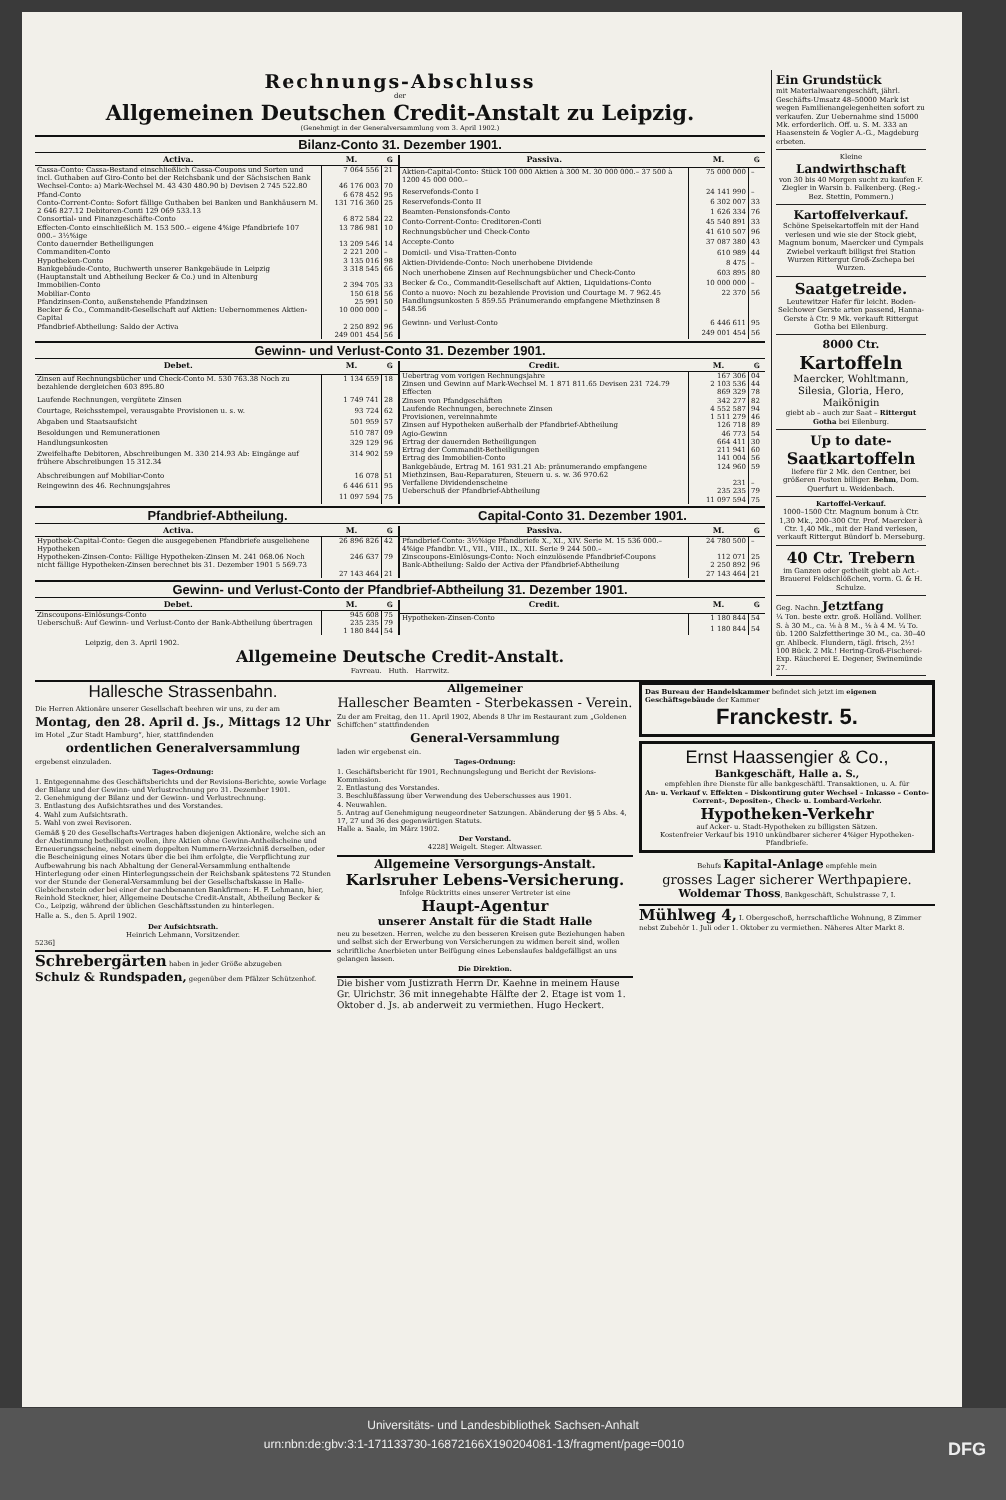Rechnungs-Abschluss
der
Allgemeinen Deutschen Credit-Anstalt zu Leipzig.
(Genehmigt in der Generalversammlung vom 3. April 1902.)
Bilanz-Conto 31. Dezember 1901.
| Activa. | M. | ₲ |
| --- | --- | --- |
| Cassa-Conto: Cassa-Bestand einschließlich Cassa-Coupons und Sorten und incl. Guthaben auf Giro-Conto bei der Reichsbank und der Sächsischen Bank | 7 064 556 | 21 |
| Wechsel-Conto: a) Mark-Wechsel M. 43 430 480.90 b) Devisen 2 745 522.80 | 46 176 003 | 70 |
| Pfand-Conto | 6 678 452 | 95 |
| Conto-Corrent-Conto: Sofort fällige Guthaben bei Banken und Bankhäusern M. 2 646 827.12 Debitoren-Conti 129 069 533.13 | 131 716 360 | 25 |
| Consortial- und Finanzgeschäfte-Conto | 6 872 584 | 22 |
| Effecten-Conto einschließlich M. 153 500.– eigene 4%ige Pfandbriefe 107 000.– 3½%ige | 13 786 981 | 10 |
| Conto dauernder Betheiligungen | 13 209 546 | 14 |
| Commanditen-Conto | 2 221 200 | – |
| Hypotheken-Conto | 3 135 016 | 98 |
| Bankgebäude-Conto, Buchwerth unserer Bankgebäude in Leipzig (Hauptanstalt und Abtheilung Becker & Co.) und in Altenburg | 3 318 545 | 66 |
| Immobilien-Conto | 2 394 705 | 33 |
| Mobiliar-Conto | 150 618 | 56 |
| Pfandzinsen-Conto, außenstehende Pfandzinsen | 25 991 | 50 |
| Becker & Co., Commandit-Gesellschaft auf Aktien: Uebernommenes Aktien-Capital | 10 000 000 | – |
| Pfandbrief-Abtheilung: Saldo der Activa | 2 250 892 | 96 |
| | 249 001 454 | 56 |
| Passiva. | M. | ₲ |
| --- | --- | --- |
| Aktien-Capital-Conto: Stück 100 000 Aktien à 300 M. 30 000 000.– 37 500 à 1200 45 000 000.– | 75 000 000 | – |
| Reservefonds-Conto I | 24 141 990 | – |
| Reservefonds-Conto II | 6 302 007 | 33 |
| Beamten-Pensionsfonds-Conto | 1 626 334 | 76 |
| Conto-Corrent-Conto: Creditoren-Conti | 45 540 891 | 33 |
| Rechnungsbücher und Check-Conto | 41 610 507 | 96 |
| Accepte-Conto | 37 087 380 | 43 |
| Domicil- und Visa-Tratten-Conto | 610 989 | 44 |
| Aktien-Dividende-Conto: Noch unerhobene Dividende | 8 475 | – |
| Noch unerhobene Zinsen auf Rechnungsbücher und Check-Conto | 603 895 | 80 |
| Becker & Co., Commandit-Gesellschaft auf Aktien, Liquidations-Conto | 10 000 000 | – |
| Conto a nuovo: Noch zu bezahlende Provision und Courtage M. 7 962.45 Handlungsunkosten 5 859.55 Pränumerando empfangene Miethzinsen 8 548.56 | 22 370 | 56 |
| Gewinn- und Verlust-Conto | 6 446 611 | 95 |
| | 249 001 454 | 56 |
Gewinn- und Verlust-Conto 31. Dezember 1901.
| Debet. | M. | ₲ |
| --- | --- | --- |
| Zinsen auf Rechnungsbücher und Check-Conto M. 530 763.38 Noch zu bezahlende dergleichen 603 895.80 | 1 134 659 | 18 |
| Laufende Rechnungen, vergütete Zinsen | 1 749 741 | 28 |
| Courtage, Reichsstempel, verausgabte Provisionen u. s. w. | 93 724 | 62 |
| Abgaben und Staatsaufsicht | 501 959 | 57 |
| Besoldungen und Remunerationen | 510 787 | 09 |
| Handlungsunkosten | 329 129 | 96 |
| Zweifelhafte Debitoren, Abschreibungen M. 330 214.93 Ab: Eingänge auf frühere Abschreibungen 15 312.34 | 314 902 | 59 |
| Abschreibungen auf Mobiliar-Conto | 16 078 | 51 |
| Reingewinn des 46. Rechnungsjahres | 6 446 611 | 95 |
| | 11 097 594 | 75 |
| Credit. | M. | ₲ |
| --- | --- | --- |
| Uebertrag vom vorigen Rechnungsjahre | 167 306 | 04 |
| Zinsen und Gewinn auf Mark-Wechsel M. 1 871 811.65 Devisen 231 724.79 | 2 103 536 | 44 |
| Effecten | 869 329 | 78 |
| Zinsen von Pfandgeschäften | 342 277 | 82 |
| Laufende Rechnungen, berechnete Zinsen | 4 552 587 | 94 |
| Provisionen, vereinnahmte | 1 511 279 | 46 |
| Zinsen auf Hypotheken außerhalb der Pfandbrief-Abtheilung | 126 718 | 89 |
| Agio-Gewinn | 46 773 | 54 |
| Ertrag der dauernden Betheiligungen | 664 411 | 30 |
| Ertrag der Commandit-Betheiligungen | 211 941 | 60 |
| Ertrag des Immobilien-Conto | 141 004 | 56 |
| Bankgebäude, Ertrag M. 161 931.21 Ab: pränumerando empfangene Miethzinsen, Bau-Reparaturen, Steuern u. s. w. 36 970.62 | 124 960 | 59 |
| Verfallene Dividendenscheine | 231 | – |
| Ueberschuß der Pfandbrief-Abtheilung | 235 235 | 79 |
| | 11 097 594 | 75 |
Pfandbrief-Abtheilung. Capital-Conto 31. Dezember 1901.
| Activa. | M. | ₲ |
| --- | --- | --- |
| Hypothek-Capital-Conto: Gegen die ausgegebenen Pfandbriefe ausgeliehene Hypotheken | 26 896 826 | 42 |
| Hypotheken-Zinsen-Conto: Fällige Hypotheken-Zinsen M. 241 068.06 Noch nicht fällige Hypotheken-Zinsen berechnet bis 31. Dezember 1901 5 569.73 | 246 637 | 79 |
| | 27 143 464 | 21 |
| Passiva. | M. | ₲ |
| --- | --- | --- |
| Pfandbrief-Conto: 3½%ige Pfandbriefe X., XI., XIV. Serie M. 15 536 000.– 4%ige Pfandbr. VI., VII., VIII., IX., XII. Serie 9 244 500.– | 24 780 500 | – |
| Zinscoupons-Einlösungs-Conto: Noch einzulösende Pfandbrief-Coupons | 112 071 | 25 |
| Bank-Abtheilung: Saldo der Activa der Pfandbrief-Abtheilung | 2 250 892 | 96 |
| | 27 143 464 | 21 |
Gewinn- und Verlust-Conto der Pfandbrief-Abtheilung 31. Dezember 1901.
| Debet. | M. | ₲ |
| --- | --- | --- |
| Zinscoupons-Einlösungs-Conto | 945 608 | 75 |
| Ueberschuß: Auf Gewinn- und Verlust-Conto der Bank-Abtheilung übertragen | 235 235 | 79 |
| | 1 180 844 | 54 |
| Credit. | M. | ₲ |
| --- | --- | --- |
| Hypotheken-Zinsen-Conto | 1 180 844 | 54 |
| | 1 180 844 | 54 |
Leipzig, den 3. April 1902.
Allgemeine Deutsche Credit-Anstalt.
Favreau. Huth. Harrwitz.
Ein Grundstück
mit Materialwaarengeschäft, jährl. Geschäfts-Umsatz 48–50000 Mark ist wegen Familienangelegenheiten sofort zu verkaufen. Zur Uebernahme sind 15000 Mk. erforderlich. Off. u. S. M. 333 an Haasenstein & Vogler A.-G., Magdeburg erbeten.
Kleine
Landwirthschaft
von 30 bis 40 Morgen sucht zu kaufen F. Ziegler in Warsin b. Falkenberg. (Reg.-Bez. Stettin, Pommern.)
Kartoffelverkauf.
Schöne Speisekartoffeln mit der Hand verlesen und wie sie der Stock giebt, Magnum bonum, Maercker und Cympals Zwiebel verkauft billigst frei Station Wurzen Rittergut Groß-Zschepa bei Wurzen.
Saatgetreide.
Leutewitzer Hafer für leicht. Boden-Selchower Gerste arten passend, Hanna-Gerste à Ctr. 9 Mk. verkauft Rittergut Gotha bei Eilenburg.
8000 Ctr.
Kartoffeln
Maercker, Wohltmann, Silesia, Gloria, Hero, Maikönigin
giebt ab – auch zur Saat – Rittergut Gotha bei Eilenburg.
Up to date-
Saatkartoffeln
liefere für 2 Mk. den Centner, bei größeren Posten billiger. Behm, Dom. Querfurt u. Weidenbach.
Kartoffel-Verkauf.
1000–1500 Ctr. Magnum bonum à Ctr. 1,30 Mk., 200–300 Ctr. Prof. Maercker à Ctr. 1,40 Mk., mit der Hand verlesen, verkauft Rittergut Bündorf b. Merseburg.
40 Ctr. Trebern
im Ganzen oder getheilt giebt ab Act.-Brauerei Feldschlößchen, vorm. G. & H. Schulze.
Geg. Nachn. Jetztfang
¼ Ton. beste extr. groß. Holländ. Vollher. S. à 30 M., ca. ⅛ à 8 M., ⅛ à 4 M. ¼ To. üb. 1200 Salzfettheringe 30 M., ca. 30–40 gr. Ahlbeck. Flundern, tägl. frisch, 2½! 100 Bück. 2 Mk.! Hering-Groß-Fischerei-Exp. Räucherei E. Degener, Swinemünde 27.
Hallesche Strassenbahn.
Die Herren Aktionäre unserer Gesellschaft beehren wir uns, zu der am
Montag, den 28. April d. Js., Mittags 12 Uhr
im Hotel „Zur Stadt Hamburg“, hier, stattfindenden
ordentlichen Generalversammlung
ergebenst einzuladen.
Tages-Ordnung:
1. Entgegennahme des Geschäftsberichts und der Revisions-Berichte, sowie Vorlage der Bilanz und der Gewinn- und Verlustrechnung pro 31. Dezember 1901.
2. Genehmigung der Bilanz und der Gewinn- und Verlustrechnung.
3. Entlastung des Aufsichtsrathes und des Vorstandes.
4. Wahl zum Aufsichtsrath.
5. Wahl von zwei Revisoren.
Gemäß § 20 des Gesellschafts-Vertrages haben diejenigen Aktionäre, welche sich an der Abstimmung betheiligen wollen, ihre Aktien ohne Gewinn-Antheilscheine und Erneuerungsscheine, nebst einem doppelten Nummern-Verzeichniß derselben, oder die Bescheinigung eines Notars über die bei ihm erfolgte, die Verpflichtung zur Aufbewahrung bis nach Abhaltung der General-Versammlung enthaltende Hinterlegung oder einen Hinterlegungsschein der Reichsbank spätestens 72 Stunden vor der Stunde der General-Versammlung bei der Gesellschaftskasse in Halle-Giebichenstein oder bei einer der nachbenannten Bankfirmen: H. F. Lehmann, hier, Reinhold Steckner, hier, Allgemeine Deutsche Credit-Anstalt, Abtheilung Becker & Co., Leipzig, während der üblichen Geschäftsstunden zu hinterlegen.
Halle a. S., den 5. April 1902.
Der Aufsichtsrath.
Heinrich Lehmann, Vorsitzender.
5236]
Schrebergärten haben in jeder Größe abzugeben
Schulz & Rundspaden, gegenüber dem Pfälzer Schützenhof.
Allgemeiner
Hallescher Beamten - Sterbekassen - Verein.
Zu der am Freitag, den 11. April 1902, Abends 8 Uhr im Restaurant zum „Goldenen Schiffchen“ stattfindenden
General-Versammlung
laden wir ergebenst ein.
Tages-Ordnung:
1. Geschäftsbericht für 1901, Rechnungslegung und Bericht der Revisions-Kommission.
2. Entlastung des Vorstandes.
3. Beschlußfassung über Verwendung des Ueberschusses aus 1901.
4. Neuwahlen.
5. Antrag auf Genehmigung neugeordneter Satzungen. Abänderung der §§ 5 Abs. 4, 17, 27 und 36 des gegenwärtigen Statuts.
Halle a. Saale, im März 1902.
Der Vorstand.
4228] Weigelt. Steger. Altwasser.
Allgemeine Versorgungs-Anstalt.
Karlsruher Lebens-Versicherung.
Infolge Rücktritts eines unserer Vertreter ist eine
Haupt-Agentur
unserer Anstalt für die Stadt Halle
neu zu besetzen. Herren, welche zu den besseren Kreisen gute Beziehungen haben und selbst sich der Erwerbung von Versicherungen zu widmen bereit sind, wollen schriftliche Anerbieten unter Beifügung eines Lebenslaufes baldgefälligst an uns gelangen lassen.
Die Direktion.
Die bisher vom Justizrath Herrn Dr. Kaehne in meinem Hause Gr. Ulrichstr. 36 mit innegehabte Hälfte der 2. Etage ist vom 1. Oktober d. Js. ab anderweit zu vermiethen. Hugo Heckert.
Das Bureau der Handelskammer befindet sich jetzt im eigenen Geschäftsgebäude der Kammer
Francke­str. 5.
Ernst Haassengier & Co.,
Bankgeschäft, Halle a. S.,
empfehlen ihre Dienste für alle bankgeschäftl. Transaktionen, u. A. für
An- u. Verkauf v. Effekten – Diskontirung guter Wechsel – Inkasso – Conto-Corrent-, Depositen-, Check- u. Lombard-Verkehr.
Hypotheken-Verkehr
auf Acker- u. Stadt-Hypotheken zu billigsten Sätzen.
Kostenfreier Verkauf bis 1910 unkündbarer sicherer 4%iger Hypotheken-Pfandbriefe.
Behufs Kapital-Anlage empfehle mein
grosses Lager sicherer Werthpapiere.
Woldemar Thoss, Bankgeschäft, Schulstrasse 7, I.
Mühlweg 4, I. Obergeschoß, herrschaftliche Wohnung, 8 Zimmer nebst Zubehör 1. Juli oder 1. Oktober zu vermiethen. Näheres Alter Markt 8.
Universitäts- und Landesbibliothek Sachsen-Anhalt
urn:nbn:de:gbv:3:1-171133730-16872166X190204081-13/fragment/page=0010 DFG